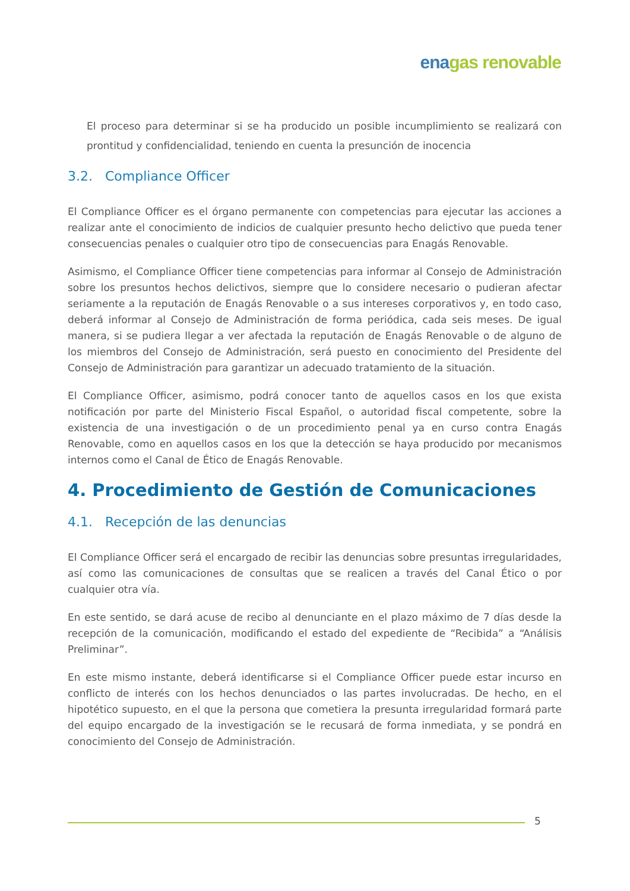ena gas renovable
El proceso para determinar si se ha producido un posible incumplimiento se realizará con prontitud y confidencialidad, teniendo en cuenta la presunción de inocencia
3.2. Compliance Officer
El Compliance Officer es el órgano permanente con competencias para ejecutar las acciones a realizar ante el conocimiento de indicios de cualquier presunto hecho delictivo que pueda tener consecuencias penales o cualquier otro tipo de consecuencias para Enagás Renovable.
Asimismo, el Compliance Officer tiene competencias para informar al Consejo de Administración sobre los presuntos hechos delictivos, siempre que lo considere necesario o pudieran afectar seriamente a la reputación de Enagás Renovable o a sus intereses corporativos y, en todo caso, deberá informar al Consejo de Administración de forma periódica, cada seis meses. De igual manera, si se pudiera llegar a ver afectada la reputación de Enagás Renovable o de alguno de los miembros del Consejo de Administración, será puesto en conocimiento del Presidente del Consejo de Administración para garantizar un adecuado tratamiento de la situación.
El Compliance Officer, asimismo, podrá conocer tanto de aquellos casos en los que exista notificación por parte del Ministerio Fiscal Español, o autoridad fiscal competente, sobre la existencia de una investigación o de un procedimiento penal ya en curso contra Enagás Renovable, como en aquellos casos en los que la detección se haya producido por mecanismos internos como el Canal de Ético de Enagás Renovable.
4. Procedimiento de Gestión de Comunicaciones
4.1. Recepción de las denuncias
El Compliance Officer será el encargado de recibir las denuncias sobre presuntas irregularidades, así como las comunicaciones de consultas que se realicen a través del Canal Ético o por cualquier otra vía.
En este sentido, se dará acuse de recibo al denunciante en el plazo máximo de 7 días desde la recepción de la comunicación, modificando el estado del expediente de “Recibida” a “Análisis Preliminar”.
En este mismo instante, deberá identificarse si el Compliance Officer puede estar incurso en conflicto de interés con los hechos denunciados o las partes involucradas. De hecho, en el hipotético supuesto, en el que la persona que cometiera la presunta irregularidad formará parte del equipo encargado de la investigación se le recusará de forma inmediata, y se pondrá en conocimiento del Consejo de Administración.
5